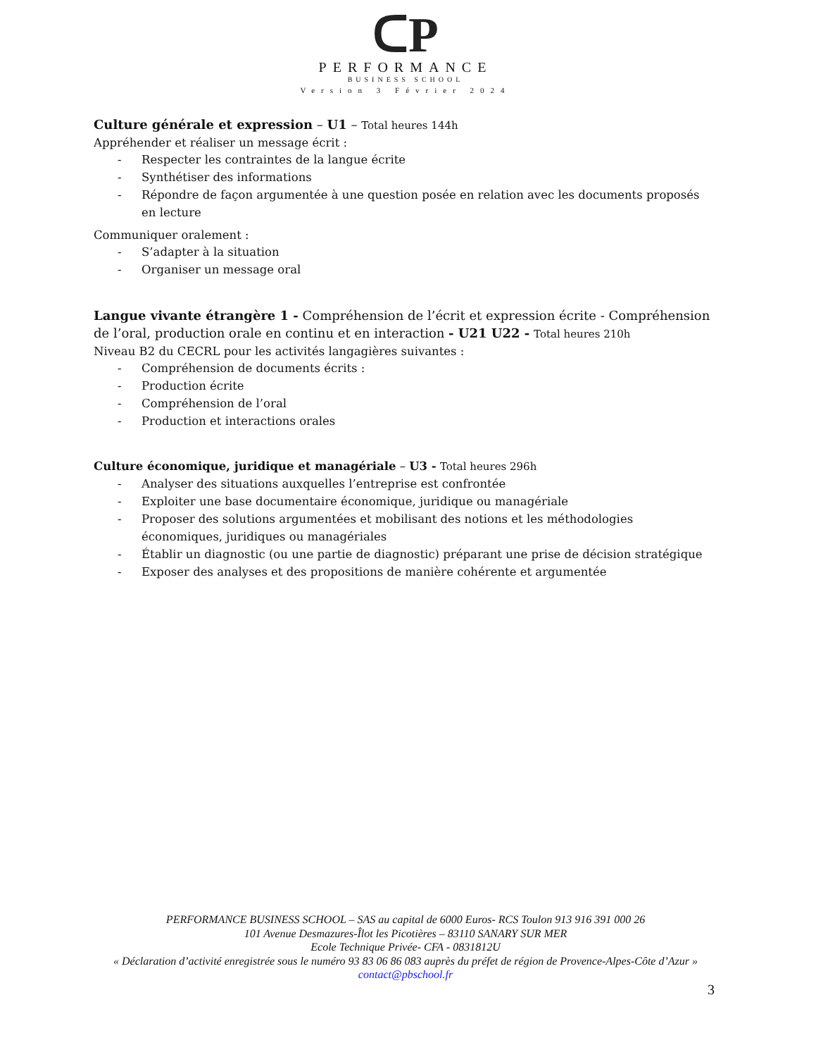ᑕP
PERFORMANCE
BUSINESS SCHOOL
Version 3 Février 2024
Culture générale et expression – U1 – Total heures 144h
Appréhender et réaliser un message écrit :
- Respecter les contraintes de la langue écrite
- Synthétiser des informations
- Répondre de façon argumentée à une question posée en relation avec les documents proposés en lecture
Communiquer oralement :
- S’adapter à la situation
- Organiser un message oral
Langue vivante étrangère 1 - Compréhension de l’écrit et expression écrite - Compréhension de l’oral, production orale en continu et en interaction - U21 U22 - Total heures 210h
Niveau B2 du CECRL pour les activités langagières suivantes :
- Compréhension de documents écrits :
- Production écrite
- Compréhension de l’oral
- Production et interactions orales
Culture économique, juridique et managériale – U3 - Total heures 296h
- Analyser des situations auxquelles l’entreprise est confrontée
- Exploiter une base documentaire économique, juridique ou managériale
- Proposer des solutions argumentées et mobilisant des notions et les méthodologies économiques, juridiques ou managériales
- Établir un diagnostic (ou une partie de diagnostic) préparant une prise de décision stratégique
- Exposer des analyses et des propositions de manière cohérente et argumentée
PERFORMANCE BUSINESS SCHOOL – SAS au capital de 6000 Euros- RCS Toulon 913 916 391 000 26
101 Avenue Desmazures-Îlot les Picotières – 83110 SANARY SUR MER
Ecole Technique Privée- CFA - 0831812U
« Déclaration d’activité enregistrée sous le numéro 93 83 06 86 083 auprès du préfet de région de Provence-Alpes-Côte d’Azur »
contact@pbschool.fr
3